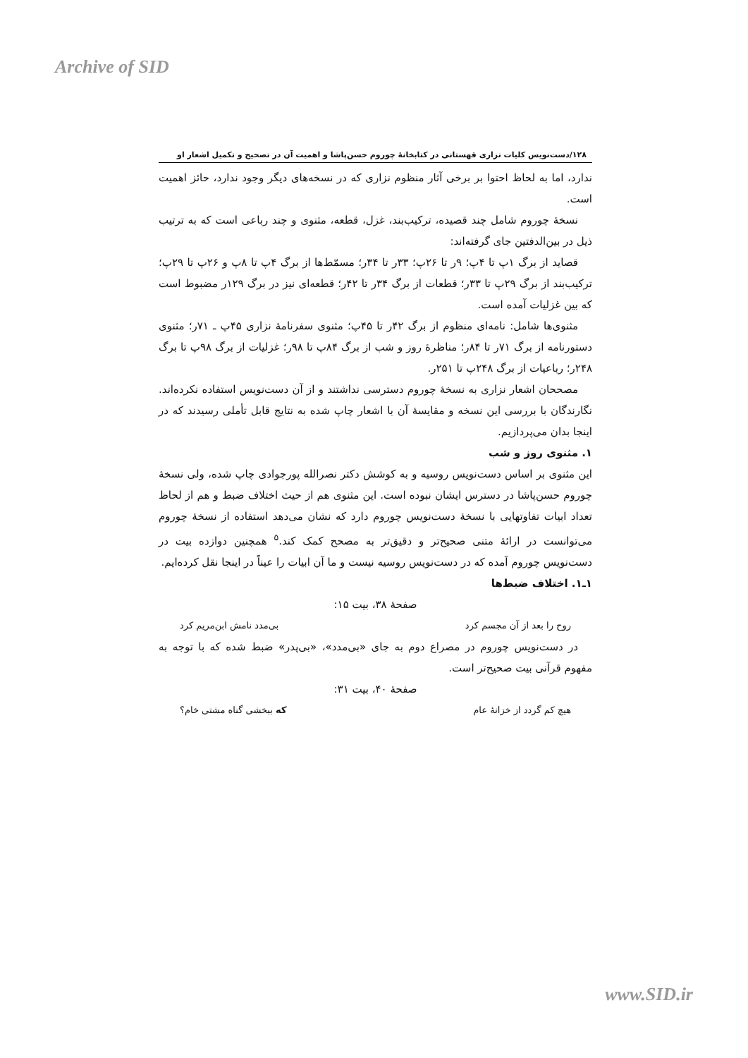Archive of SID
۱۲۸/دست‌نویس کلیات نزاری قهستانی در کتابخانۀ چوروم حسن‌پاشا و اهمیت آن در تصحیح و تکمیل اشعار او
ندارد، اما به لحاظ احتوا بر برخی آثار منظوم نزاری که در نسخه‌های دیگر وجود ندارد، حائز اهمیت است.
نسخۀ چوروم شامل چند قصیده، ترکیب‌بند، غزل، قطعه، مثنوی و چند رباعی است که به ترتیب ذیل در بین‌الدفتین جای گرفته‌اند:
قصاید از برگ ۱پ تا ۴پ؛ ۹ر تا ۲۶پ؛ ۳۳ر تا ۳۴ر؛ مسمّط‌ها از برگ ۴پ تا ۸پ و ۲۶پ تا ۲۹پ؛ ترکیب‌بند از برگ ۲۹پ تا ۳۳ر؛ قطعات از برگ ۳۴ر تا ۴۲ر؛ قطعه‌ای نیز در برگ ۱۲۹ر مضبوط است که بین غزلیات آمده است.
مثنوی‌ها شامل: نامه‌ای منظوم از برگ ۴۲ر تا ۴۵پ؛ مثنوی سفرنامۀ نزاری ۴۵پ ـ ۷۱ر؛ مثنوی دستورنامه از برگ ۷۱ر تا ۸۴ر؛ مناظرۀ روز و شب از برگ ۸۴پ تا ۹۸ر؛ غزلیات از برگ ۹۸پ تا برگ ۲۴۸ر؛ رباعیات از برگ ۲۴۸پ تا ۲۵۱ر.
مصححان اشعار نزاری به نسخۀ چوروم دسترسی نداشتند و از آن دست‌نویس استفاده نکرده‌اند. نگارندگان با بررسی این نسخه و مقایسۀ آن با اشعار چاپ شده به نتایج قابل تأملی رسیدند که در اینجا بدان می‌پردازیم.
۱. مثنوی روز و شب
این مثنوی بر اساس دست‌نویس روسیه و به کوشش دکتر نصرالله پورجوادی چاپ شده، ولی نسخۀ چوروم حسن‌پاشا در دسترس ایشان نبوده است. این مثنوی هم از حیث اختلاف ضبط و هم از لحاظ تعداد ابیات تفاوتهایی با نسخۀ دست‌نویس چوروم دارد که نشان می‌دهد استفاده از نسخۀ چوروم می‌توانست در ارائۀ متنی صحیح‌تر و دقیق‌تر به مصحح کمک کند.<sup>۵</sup> همچنین دوازده بیت در دست‌نویس چوروم آمده که در دست‌نویس روسیه نیست و ما آن ابیات را عیناً در اینجا نقل کرده‌ایم.
۱ـ۱. اختلاف ضبط‌ها
صفحۀ ۳۸، بیت ۱۵:
روح را بعد از آن مجسم کرد بی‌مدد نامش ابن‌مریم کرد
در دست‌نویس چوروم در مصراع دوم به جای «بی‌مدد»، «بی‌پدر» ضبط شده که با توجه به مفهوم قرآنی بیت صحیح‌تر است.
صفحۀ ۴۰، بیت ۳۱:
هیچ کم گردد از خزانۀ عام که ببخشی گناه مشتی خام؟
www.SID.ir